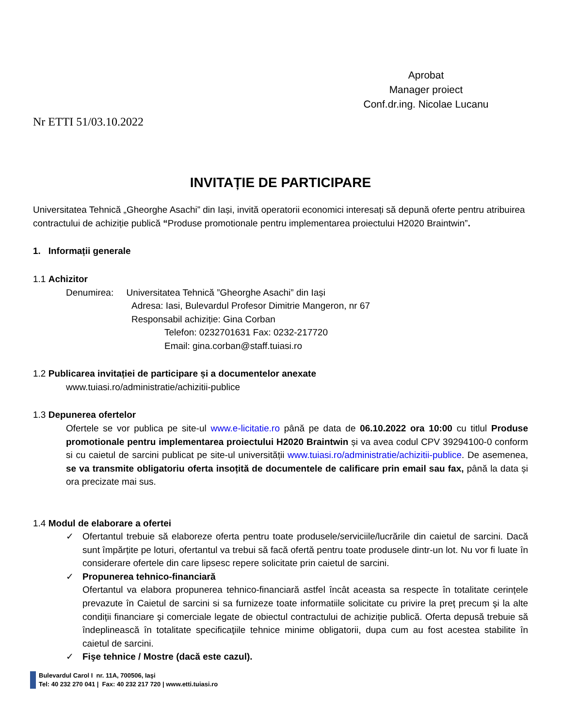Aprobat
Manager proiect
Conf.dr.ing. Nicolae Lucanu
Nr ETTI 51/03.10.2022
INVITAȚIE DE PARTICIPARE
Universitatea Tehnică „Gheorghe Asachi” din Iași, invită operatorii economici interesați să depună oferte pentru atribuirea contractului de achiziție publică “Produse promotionale pentru implementarea proiectului H2020 Braintwin”.
1. Informații generale
1.1 Achizitor
Denumirea: Universitatea Tehnică ”Gheorghe Asachi” din Iași
Adresa: Iasi, Bulevardul Profesor Dimitrie Mangeron, nr 67
Responsabil achiziție: Gina Corban
Telefon: 0232701631 Fax: 0232-217720
Email: gina.corban@staff.tuiasi.ro
1.2 Publicarea invitației de participare și a documentelor anexate
www.tuiasi.ro/administratie/achizitii-publice
1.3 Depunerea ofertelor
Ofertele se vor publica pe site-ul www.e-licitatie.ro până pe data de 06.10.2022 ora 10:00 cu titlul Produse promotionale pentru implementarea proiectului H2020 Braintwin și va avea codul CPV 39294100-0 conform si cu caietul de sarcini publicat pe site-ul universității www.tuiasi.ro/administratie/achizitii-publice. De asemenea, se va transmite obligatoriu oferta insoțită de documentele de calificare prin email sau fax, până la data și ora precizate mai sus.
1.4 Modul de elaborare a ofertei
✓ Ofertantul trebuie să elaboreze oferta pentru toate produsele/serviciile/lucrările din caietul de sarcini. Dacă sunt împărțite pe loturi, ofertantul va trebui să facă ofertă pentru toate produsele dintr-un lot. Nu vor fi luate în considerare ofertele din care lipsesc repere solicitate prin caietul de sarcini.
✓ Propunerea tehnico-financiară
Ofertantul va elabora propunerea tehnico-financiară astfel încât aceasta sa respecte în totalitate cerințele prevazute în Caietul de sarcini si sa furnizeze toate informatiile solicitate cu privire la preț precum şi la alte condiții financiare şi comerciale legate de obiectul contractului de achiziție publică. Oferta depusă trebuie să îndeplinească în totalitate specificaţiile tehnice minime obligatorii, dupa cum au fost acestea stabilite în caietul de sarcini.
✓ Fişe tehnice / Mostre (dacă este cazul).
Bulevardul Carol I nr. 11A, 700506, Iaşi
Tel: 40 232 270 041 | Fax: 40 232 217 720 | www.etti.tuiasi.ro